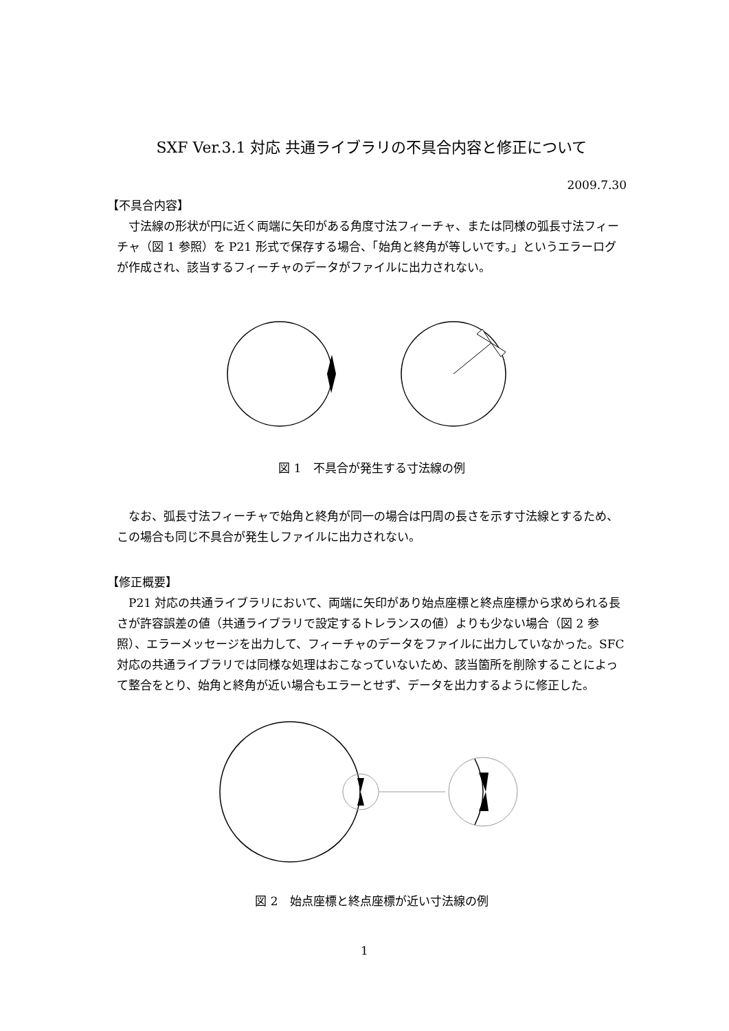SXF Ver.3.1 対応 共通ライブラリの不具合内容と修正について
2009.7.30
【不具合内容】
　寸法線の形状が円に近く両端に矢印がある角度寸法フィーチャ、または同様の弧長寸法フィーチャ（図 1 参照）を P21 形式で保存する場合、「始角と終角が等しいです。」というエラーログが作成され、該当するフィーチャのデータがファイルに出力されない。
図 1　不具合が発生する寸法線の例
　なお、弧長寸法フィーチャで始角と終角が同一の場合は円周の長さを示す寸法線とするため、この場合も同じ不具合が発生しファイルに出力されない。
【修正概要】
　P21 対応の共通ライブラリにおいて、両端に矢印があり始点座標と終点座標から求められる長さが許容誤差の値（共通ライブラリで設定するトレランスの値）よりも少ない場合（図 2 参照）、エラーメッセージを出力して、フィーチャのデータをファイルに出力していなかった。SFC 対応の共通ライブラリでは同様な処理はおこなっていないため、該当箇所を削除することによって整合をとり、始角と終角が近い場合もエラーとせず、データを出力するように修正した。
図 2　始点座標と終点座標が近い寸法線の例
1